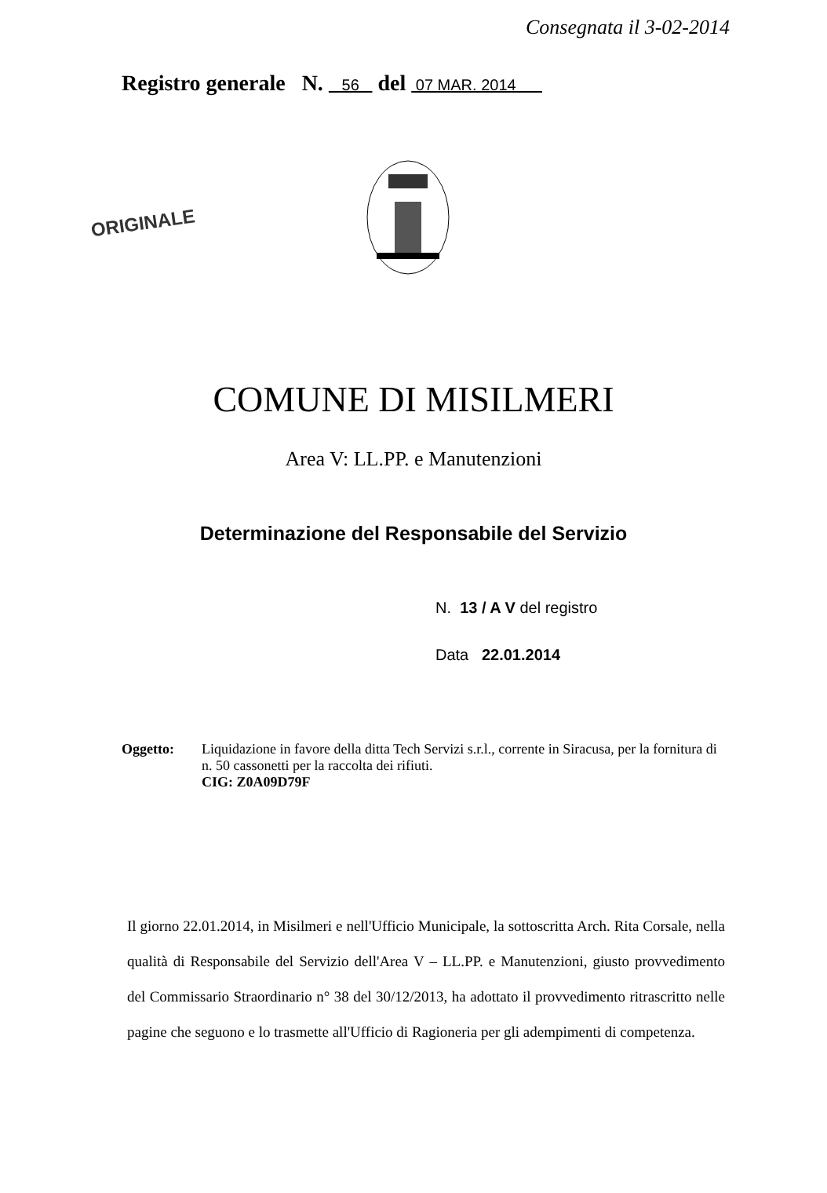Consegnata il 3-02-2014
Registro generale N. 56 del 07 MAR. 2014
ORIGINALE
COMUNE DI MISILMERI
Area V: LL.PP. e Manutenzioni
Determinazione del Responsabile del Servizio
N. 13 / A V del registro
Data 22.01.2014
Oggetto: Liquidazione in favore della ditta Tech Servizi s.r.l., corrente in Siracusa, per la fornitura di n. 50 cassonetti per la raccolta dei rifiuti.
CIG: Z0A09D79F
Il giorno 22.01.2014, in Misilmeri e nell'Ufficio Municipale, la sottoscritta Arch. Rita Corsale, nella qualità di Responsabile del Servizio dell'Area V – LL.PP. e Manutenzioni, giusto provvedimento del Commissario Straordinario n° 38 del 30/12/2013, ha adottato il provvedimento ritrascritto nelle pagine che seguono e lo trasmette all'Ufficio di Ragioneria per gli adempimenti di competenza.